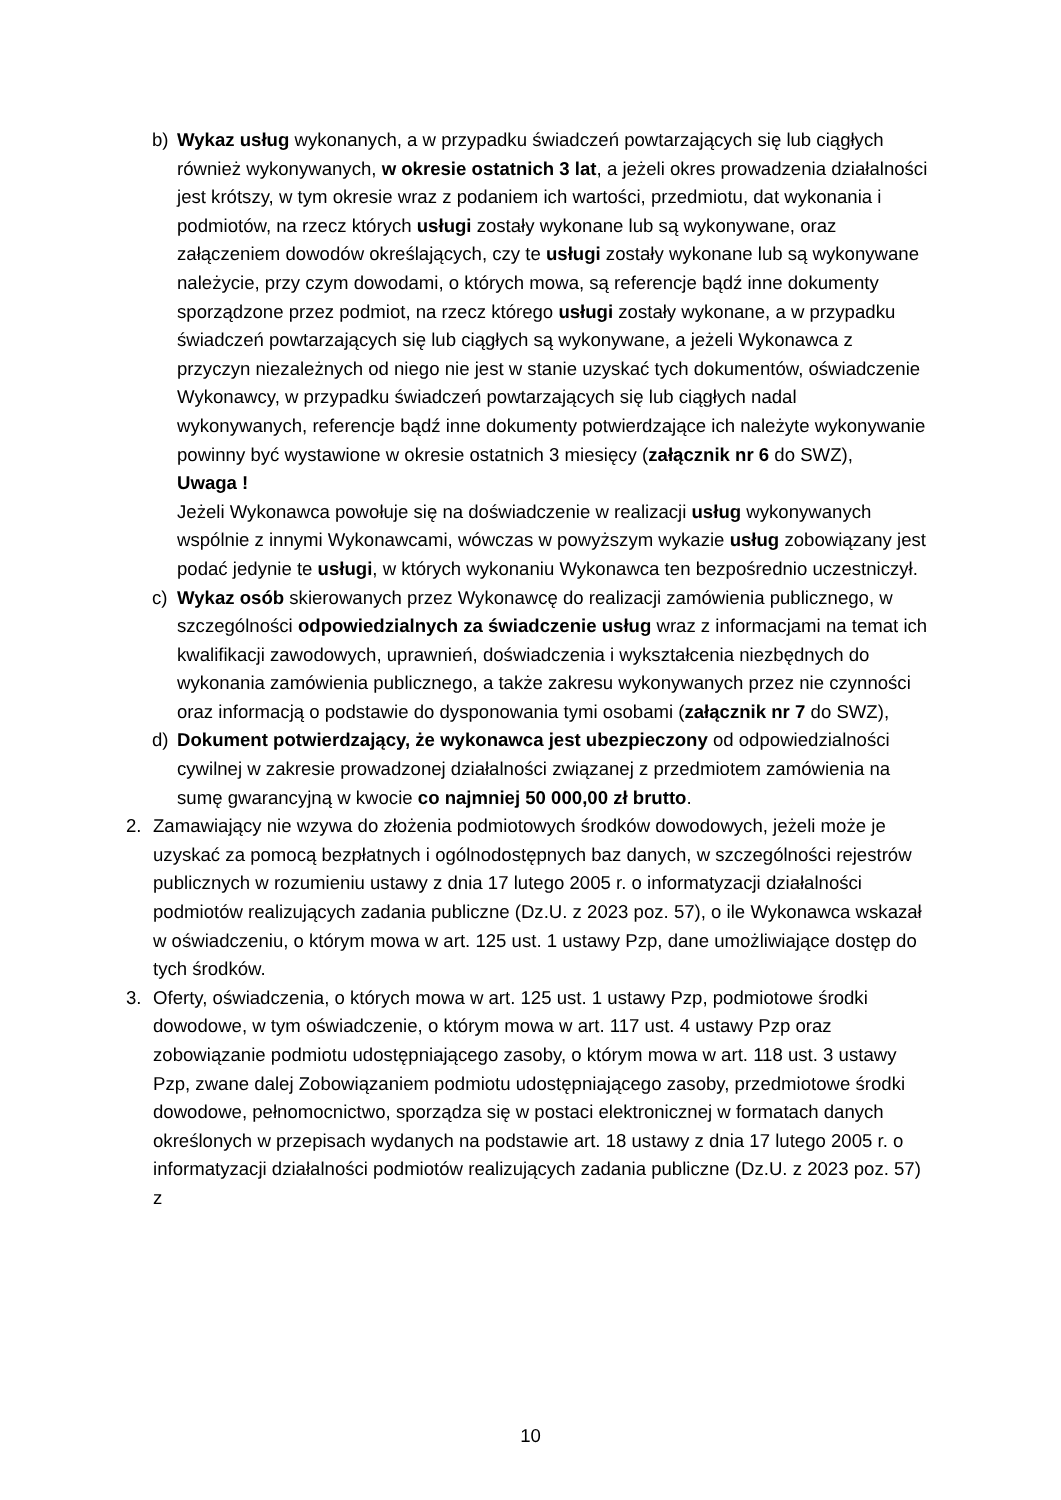b) Wykaz usług wykonanych, a w przypadku świadczeń powtarzających się lub ciągłych również wykonywanych, w okresie ostatnich 3 lat, a jeżeli okres prowadzenia działalności jest krótszy, w tym okresie wraz z podaniem ich wartości, przedmiotu, dat wykonania i podmiotów, na rzecz których usługi zostały wykonane lub są wykonywane, oraz załączeniem dowodów określających, czy te usługi zostały wykonane lub są wykonywane należycie, przy czym dowodami, o których mowa, są referencje bądź inne dokumenty sporządzone przez podmiot, na rzecz którego usługi zostały wykonane, a w przypadku świadczeń powtarzających się lub ciągłych są wykonywane, a jeżeli Wykonawca z przyczyn niezależnych od niego nie jest w stanie uzyskać tych dokumentów, oświadczenie Wykonawcy, w przypadku świadczeń powtarzających się lub ciągłych nadal wykonywanych, referencje bądź inne dokumenty potwierdzające ich należyte wykonywanie powinny być wystawione w okresie ostatnich 3 miesięcy (załącznik nr 6 do SWZ),
Uwaga !
Jeżeli Wykonawca powołuje się na doświadczenie w realizacji usług wykonywanych wspólnie z innymi Wykonawcami, wówczas w powyższym wykazie usług zobowiązany jest podać jedynie te usługi, w których wykonaniu Wykonawca ten bezpośrednio uczestniczył.
c) Wykaz osób skierowanych przez Wykonawcę do realizacji zamówienia publicznego, w szczególności odpowiedzialnych za świadczenie usług wraz z informacjami na temat ich kwalifikacji zawodowych, uprawnień, doświadczenia i wykształcenia niezbędnych do wykonania zamówienia publicznego, a także zakresu wykonywanych przez nie czynności oraz informacją o podstawie do dysponowania tymi osobami (załącznik nr 7 do SWZ),
d) Dokument potwierdzający, że wykonawca jest ubezpieczony od odpowiedzialności cywilnej w zakresie prowadzonej działalności związanej z przedmiotem zamówienia na sumę gwarancyjną w kwocie co najmniej 50 000,00 zł brutto.
2. Zamawiający nie wzywa do złożenia podmiotowych środków dowodowych, jeżeli może je uzyskać za pomocą bezpłatnych i ogólnodostępnych baz danych, w szczególności rejestrów publicznych w rozumieniu ustawy z dnia 17 lutego 2005 r. o informatyzacji działalności podmiotów realizujących zadania publiczne (Dz.U. z 2023 poz. 57), o ile Wykonawca wskazał w oświadczeniu, o którym mowa w art. 125 ust. 1 ustawy Pzp, dane umożliwiające dostęp do tych środków.
3. Oferty, oświadczenia, o których mowa w art. 125 ust. 1 ustawy Pzp, podmiotowe środki dowodowe, w tym oświadczenie, o którym mowa w art. 117 ust. 4 ustawy Pzp oraz zobowiązanie podmiotu udostępniającego zasoby, o którym mowa w art. 118 ust. 3 ustawy Pzp, zwane dalej Zobowiązaniem podmiotu udostępniającego zasoby, przedmiotowe środki dowodowe, pełnomocnictwo, sporządza się w postaci elektronicznej w formatach danych określonych w przepisach wydanych na podstawie art. 18 ustawy z dnia 17 lutego 2005 r. o informatyzacji działalności podmiotów realizujących zadania publiczne (Dz.U. z 2023 poz. 57) z
10